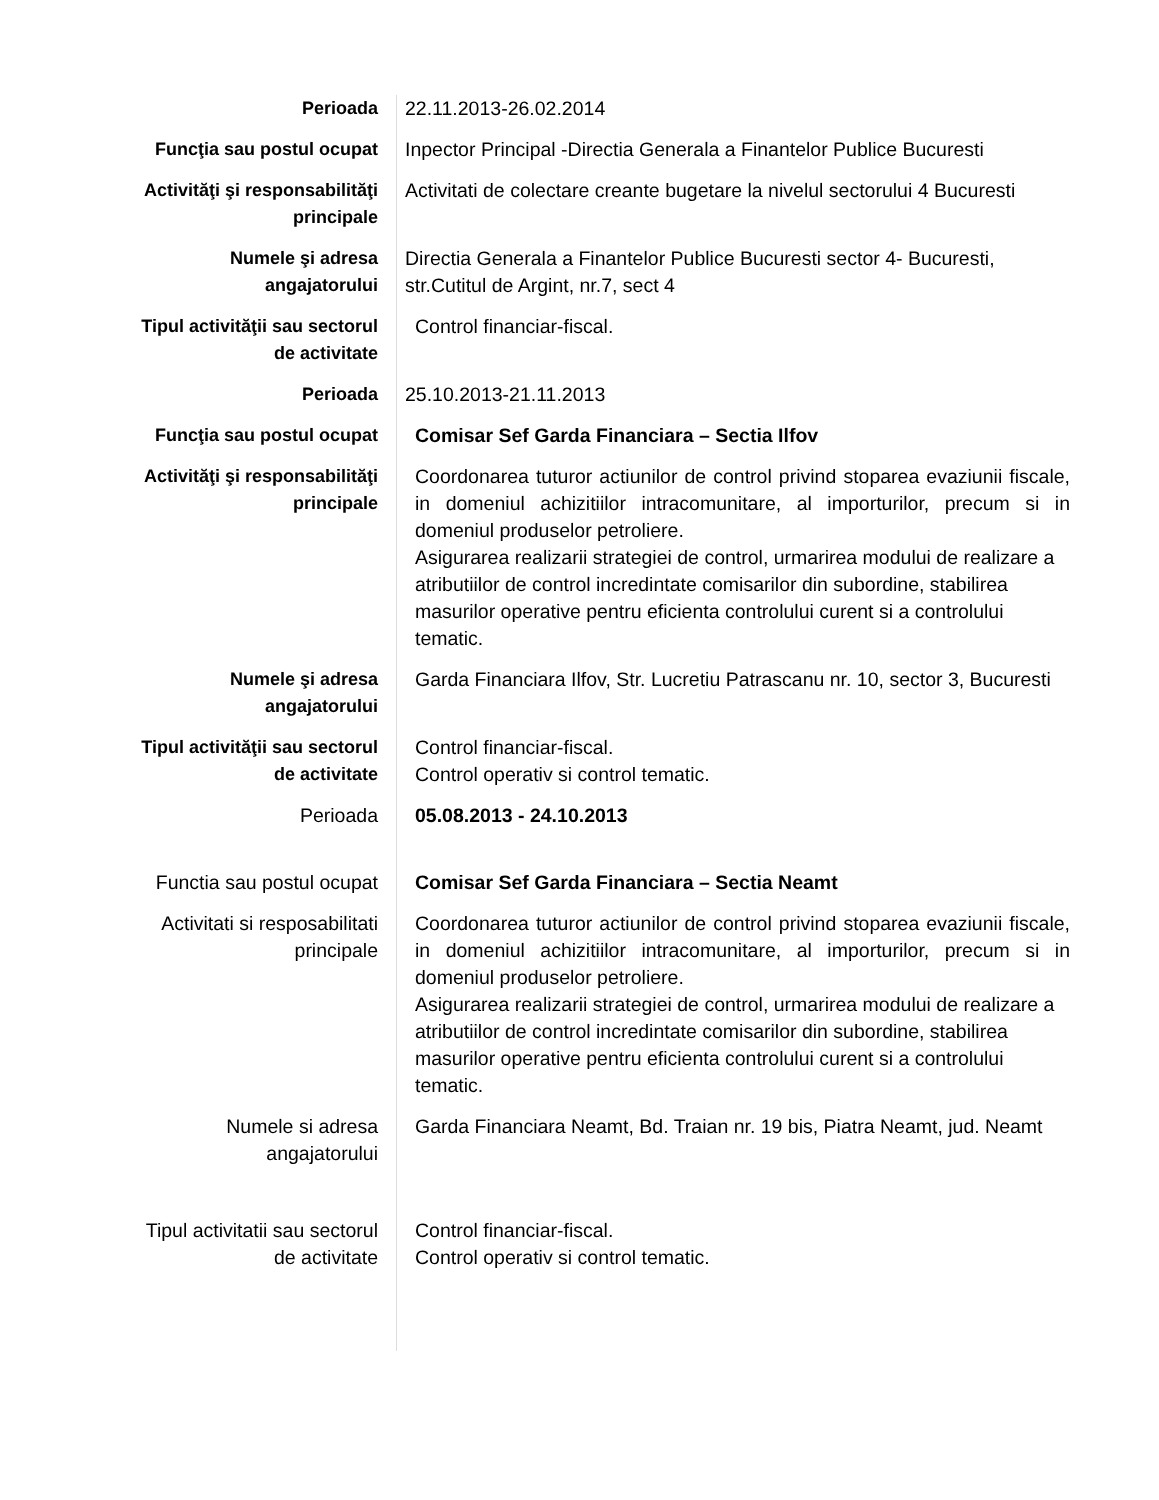| Perioada | 22.11.2013-26.02.2014 |
| Funcţia sau postul ocupat | Inpector Principal -Directia Generala a Finantelor Publice Bucuresti |
| Activităţi şi responsabilităţi principale | Activitati de colectare creante bugetare la nivelul sectorului 4 Bucuresti |
| Numele şi adresa angajatorului | Directia Generala a Finantelor Publice Bucuresti sector 4- Bucuresti, str.Cutitul de Argint, nr.7, sect 4 |
| Tipul activităţii sau sectorul de activitate | Control financiar-fiscal. |
| Perioada | 25.10.2013-21.11.2013 |
| Funcţia sau postul ocupat | Comisar Sef Garda Financiara – Sectia Ilfov |
| Activităţi şi responsabilităţi principale | Coordonarea tuturor actiunilor de control privind stoparea evaziunii fiscale, in domeniul achizitiilor intracomunitare, al importurilor, precum si in domeniul produselor petroliere. Asigurarea realizarii strategiei de control, urmarirea modului de realizare a atributiilor de control incredintate comisarilor din subordine, stabilirea masurilor operative pentru eficienta controlului curent si a controlului tematic. |
| Numele şi adresa angajatorului | Garda Financiara Ilfov, Str. Lucretiu Patrascanu nr. 10, sector 3, Bucuresti |
| Tipul activităţii sau sectorul de activitate | Control financiar-fiscal. Control operativ si control tematic. |
| Perioada | 05.08.2013 - 24.10.2013 |
| Functia sau postul ocupat | Comisar Sef Garda Financiara – Sectia Neamt |
| Activitati si resposabilitati principale | Coordonarea tuturor actiunilor de control privind stoparea evaziunii fiscale, in domeniul achizitiilor intracomunitare, al importurilor, precum si in domeniul produselor petroliere. Asigurarea realizarii strategiei de control, urmarirea modului de realizare a atributiilor de control incredintate comisarilor din subordine, stabilirea masurilor operative pentru eficienta controlului curent si a controlului tematic. |
| Numele si adresa angajatorului | Garda Financiara Neamt, Bd. Traian nr. 19 bis, Piatra Neamt, jud. Neamt |
| Tipul activitatii sau sectorul de activitate | Control financiar-fiscal. Control operativ si control tematic. |